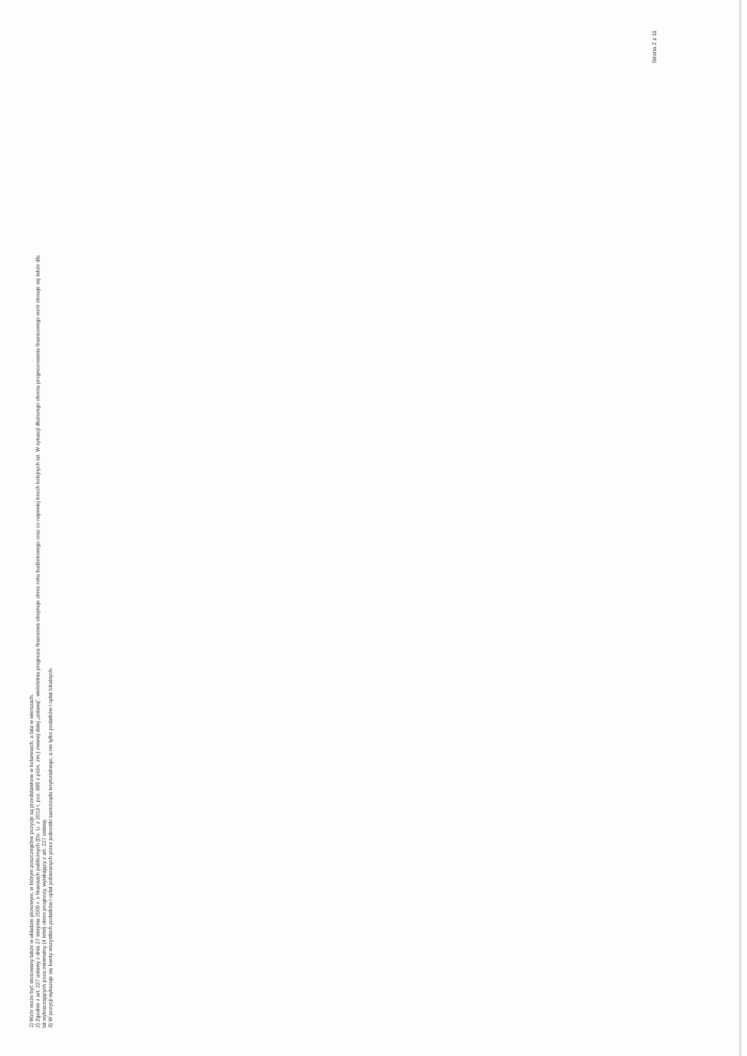1) Wzór może być stosowany także w układzie pionowym, w którym poszczególne pozycje są przedstawione w kolumnach, a lata w wierszach.
2) Zgodnie z art. 227 ustawy z dnia 27 sierpnia 2009 r. o finansach publicznych (Dz. U. z 2013 r. poz. 885 z późn. zm.) zwanej dalej „ustawą”, wieloletnia prognoza finansowa obejmuje okres roku budżetowego oraz co najmniej trzech kolejnych lat. W sytuacji dłuższego okresu prognozowania finansowego wzór stosuje się także dla lat wykraczających poza minimalny (4 letni) okres prognozy, wynikający z art. 227 ustawy.
3) W pozycji wykazuje się kwoty wszystkich podatków i opłat pobieranych przez jednostki samorządu terytorialnego, a nie tylko podatków i opłat lokalnych.
Strona 2 z 11